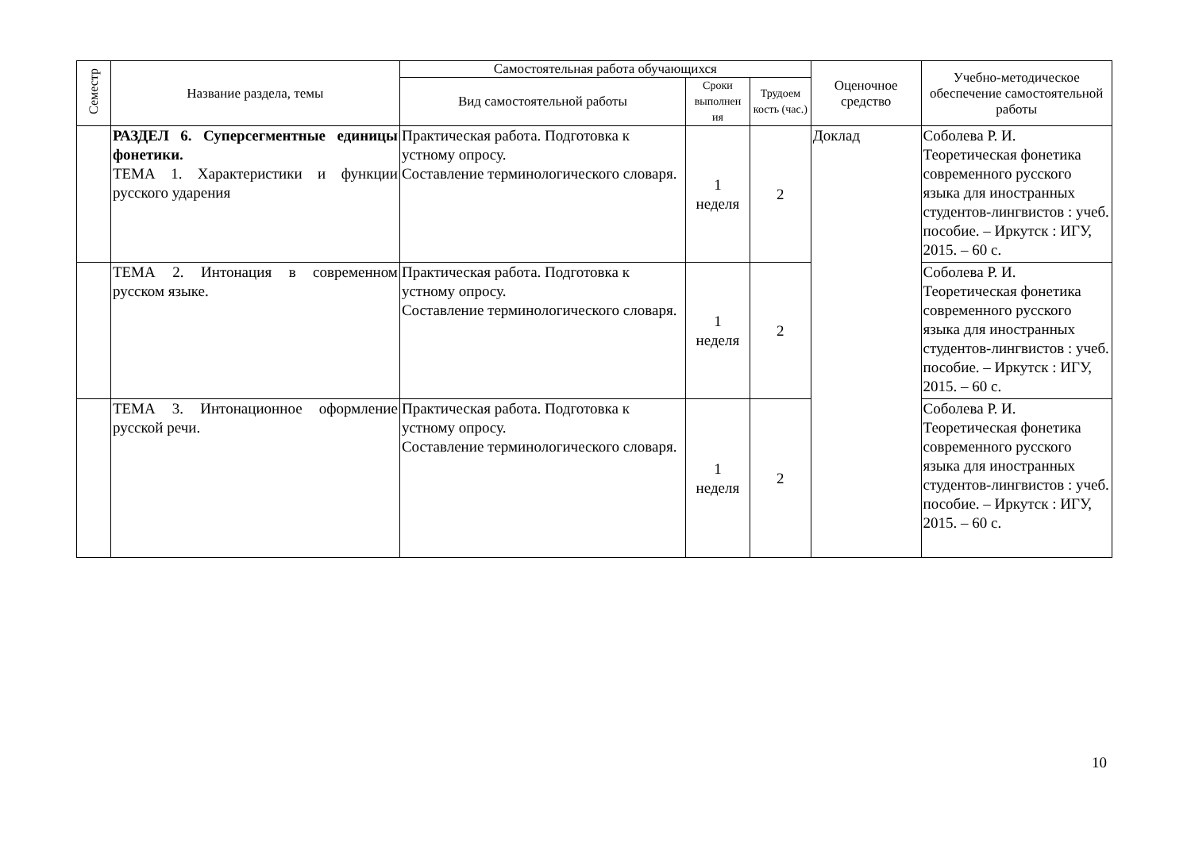| Семестр | Название раздела, темы | Самостоятельная работа обучающихся | | | Оценочное средство | Учебно-методическое обеспечение самостоятельной работы |
| --- | --- | --- | --- | --- | --- | --- |
| | | Вид самостоятельной работы | Сроки выполнен ия | Трудоем кость (час.) | | |
| | РАЗДЕЛ 6. Суперсегментные единицы фонетики. ТЕМА 1. Характеристики и функции русского ударения | Практическая работа. Подготовка к устному опросу. Составление терминологического словаря. | 1 неделя | 2 | Доклад | Соболева Р. И. Теоретическая фонетика современного русского языка для иностранных студентов-лингвистов : учеб. пособие. – Иркутск : ИГУ, 2015. – 60 с. |
| | ТЕМА 2. Интонация в современном русском языке. | Практическая работа. Подготовка к устному опросу. Составление терминологического словаря. | 1 неделя | 2 | | Соболева Р. И. Теоретическая фонетика современного русского языка для иностранных студентов-лингвистов : учеб. пособие. – Иркутск : ИГУ, 2015. – 60 с. |
| | ТЕМА 3. Интонационное оформление русской речи. | Практическая работа. Подготовка к устному опросу. Составление терминологического словаря. | 1 неделя | 2 | | Соболева Р. И. Теоретическая фонетика современного русского языка для иностранных студентов-лингвистов : учеб. пособие. – Иркутск : ИГУ, 2015. – 60 с. |
10